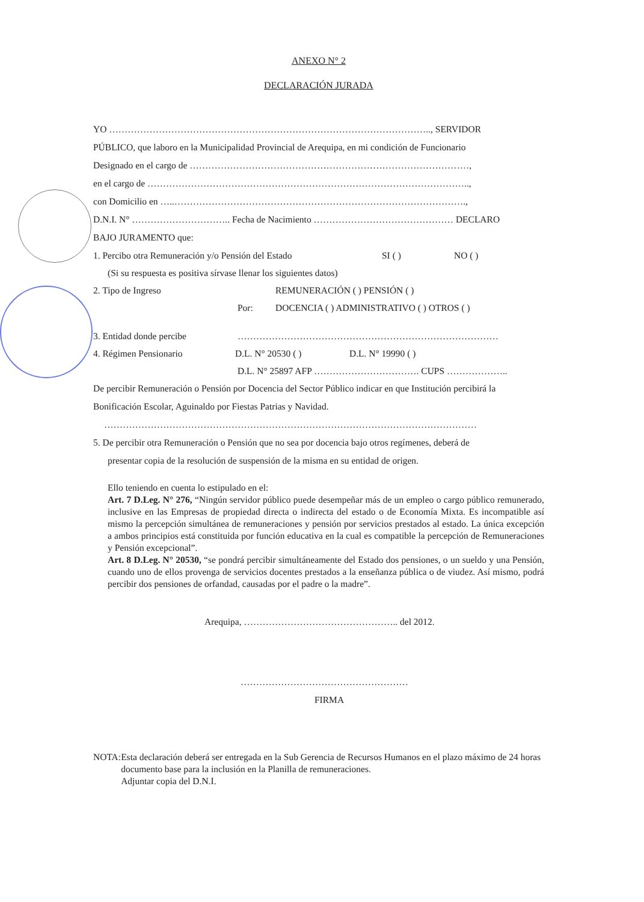ANEXO N° 2
DECLARACIÓN JURADA
YO ………………………………………………………………………………………….., SERVIDOR
PÚBLICO, que laboro en la Municipalidad Provincial de Arequipa, en mi condición de Funcionario
Designado en el cargo de ………………………………………………………………………………,
en el cargo de …………………………………………………………………………………………..,
con Domicilio en …..………………………………………………………………………………….,
D.N.I. N° ………………………….. Fecha de Nacimiento ……………………………………… DECLARO
BAJO JURAMENTO que:
1. Percibo otra Remuneración y/o Pensión del Estado SI ( ) NO ( )
(Si su respuesta es positiva sírvase llenar los siguientes datos)
2. Tipo de Ingreso REMUNERACIÓN ( ) PENSIÓN ( )
Por: DOCENCIA ( ) ADMINISTRATIVO ( ) OTROS ( )
3. Entidad donde percibe …………………………………………………………………………
4. Régimen Pensionario D.L. N° 20530 ( ) D.L. N° 19990 ( )
D.L. N° 25897 AFP ……………………………. CUPS ………………..
De percibir Remuneración o Pensión por Docencia del Sector Público indicar en que Institución percibirá la
Bonificación Escolar, Aguinaldo por Fiestas Patrias y Navidad.
…………………………………………………………………………………………………………
5. De percibir otra Remuneración o Pensión que no sea por docencia bajo otros regímenes, deberá de
presentar copia de la resolución de suspensión de la misma en su entidad de origen.
Ello teniendo en cuenta lo estipulado en el:
Art. 7 D.Leg. N° 276, “Ningún servidor público puede desempeñar más de un empleo o cargo público remunerado, inclusive en las Empresas de propiedad directa o indirecta del estado o de Economía Mixta. Es incompatible así mismo la percepción simultánea de remuneraciones y pensión por servicios prestados al estado. La única excepción a ambos principios está constituida por función educativa en la cual es compatible la percepción de Remuneraciones y Pensión excepcional”.
Art. 8 D.Leg. N° 20530, “se pondrá percibir simultáneamente del Estado dos pensiones, o un sueldo y una Pensión, cuando uno de ellos provenga de servicios docentes prestados a la enseñanza pública o de viudez. Así mismo, podrá percibir dos pensiones de orfandad, causadas por el padre o la madre”.
Arequipa, ………………………………………….. del 2012.
………………………………………………
FIRMA
NOTA: Esta declaración deberá ser entregada en la Sub Gerencia de Recursos Humanos en el plazo máximo de 24 horas documento base para la inclusión en la Planilla de remuneraciones.
Adjuntar copia del D.N.I.